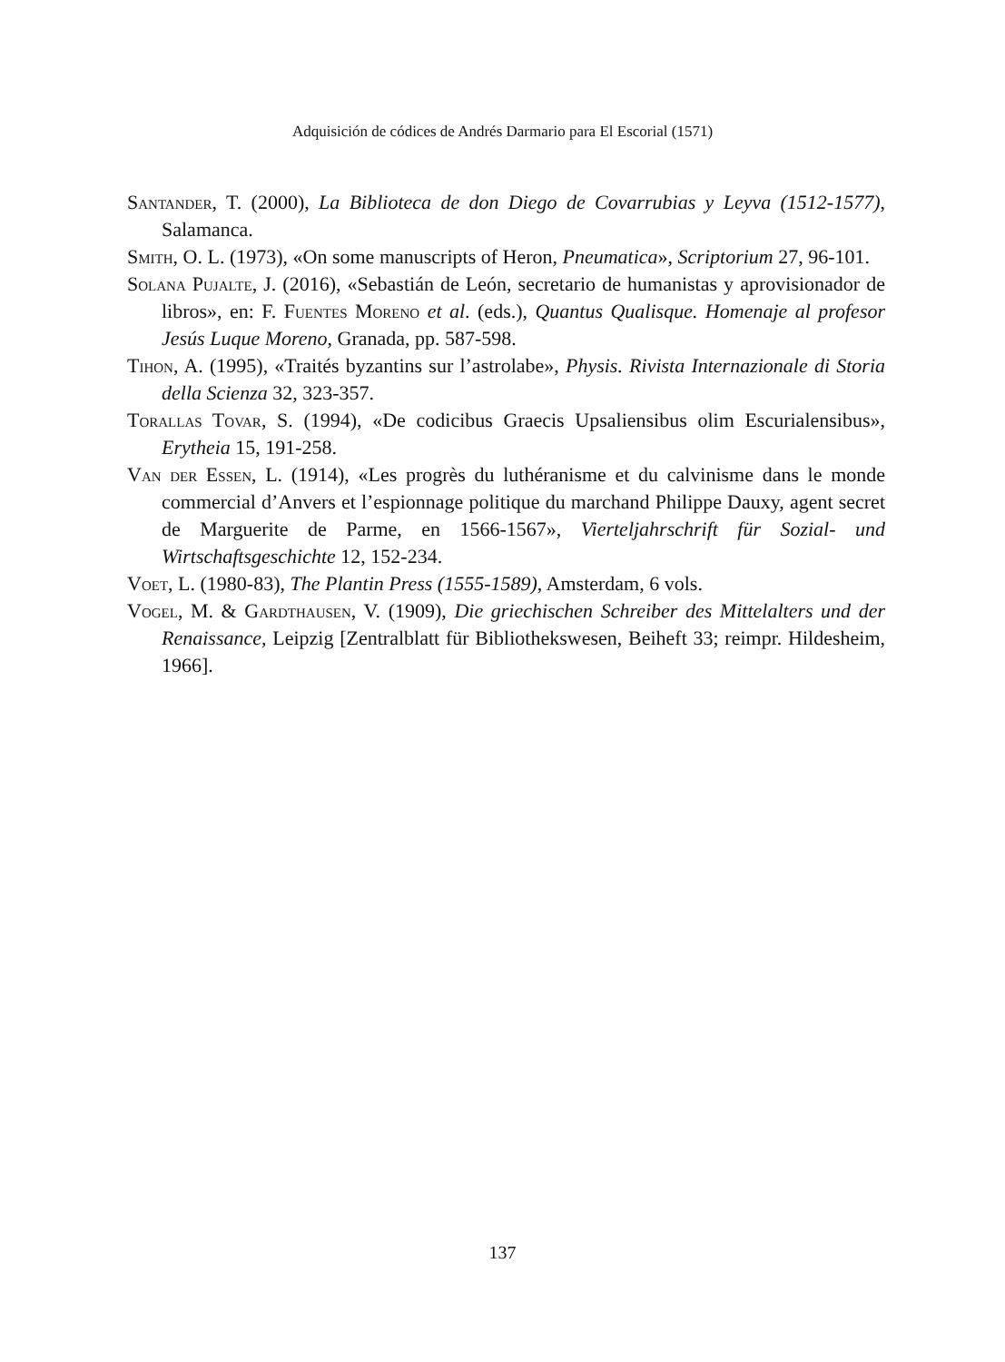Adquisición de códices de Andrés Darmario para El Escorial (1571)
Santander, T. (2000), La Biblioteca de don Diego de Covarrubias y Leyva (1512-1577), Salamanca.
Smith, O. L. (1973), «On some manuscripts of Heron, Pneumatica», Scriptorium 27, 96-101.
Solana Pujalte, J. (2016), «Sebastián de León, secretario de humanistas y aprovisionador de libros», en: F. Fuentes Moreno et al. (eds.), Quantus Qualisque. Homenaje al profesor Jesús Luque Moreno, Granada, pp. 587-598.
Tihon, A. (1995), «Traités byzantins sur l’astrolabe», Physis. Rivista Internazionale di Storia della Scienza 32, 323-357.
Torallas Tovar, S. (1994), «De codicibus Graecis Upsaliensibus olim Escurialensibus», Erytheia 15, 191-258.
Van der Essen, L. (1914), «Les progrès du luthéranisme et du calvinisme dans le monde commercial d’Anvers et l’espionnage politique du marchand Philippe Dauxy, agent secret de Marguerite de Parme, en 1566-1567», Vierteljahrschrift für Sozial- und Wirtschaftsgeschichte 12, 152-234.
Voet, L. (1980-83), The Plantin Press (1555-1589), Amsterdam, 6 vols.
Vogel, M. & Gardthausen, V. (1909), Die griechischen Schreiber des Mittelalters und der Renaissance, Leipzig [Zentralblatt für Bibliothekswesen, Beiheft 33; reimpr. Hildesheim, 1966].
137